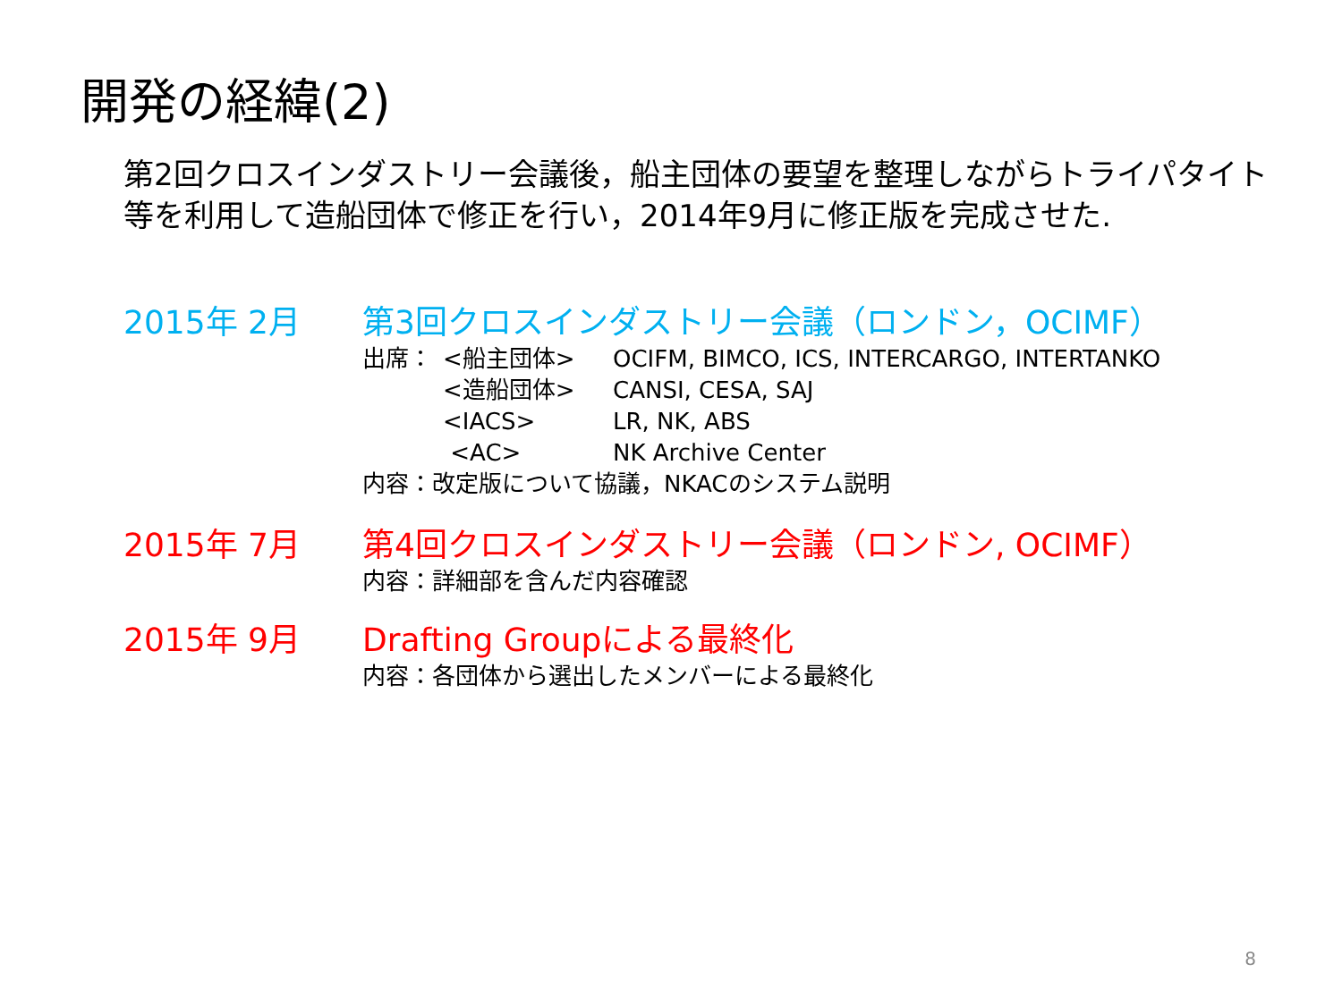開発の経緯(2)
第2回クロスインダストリー会議後，船主団体の要望を整理しながらトライパタイト等を利用して造船団体で修正を行い，2014年9月に修正版を完成させた.
2015年 2月 第3回クロスインダストリー会議（ロンドン，OCIMF）
| 出席： | <船主団体> | OCIFM, BIMCO, ICS, INTERCARGO, INTERTANKO |
| | <造船団体> | CANSI, CESA, SAJ |
| | <IACS> | LR, NK, ABS |
| | <AC> | NK Archive Center |
内容：改定版について協議，NKACのシステム説明
2015年 7月 第4回クロスインダストリー会議（ロンドン, OCIMF）
内容：詳細部を含んだ内容確認
2015年 9月 Drafting Groupによる最終化
内容：各団体から選出したメンバーによる最終化
8